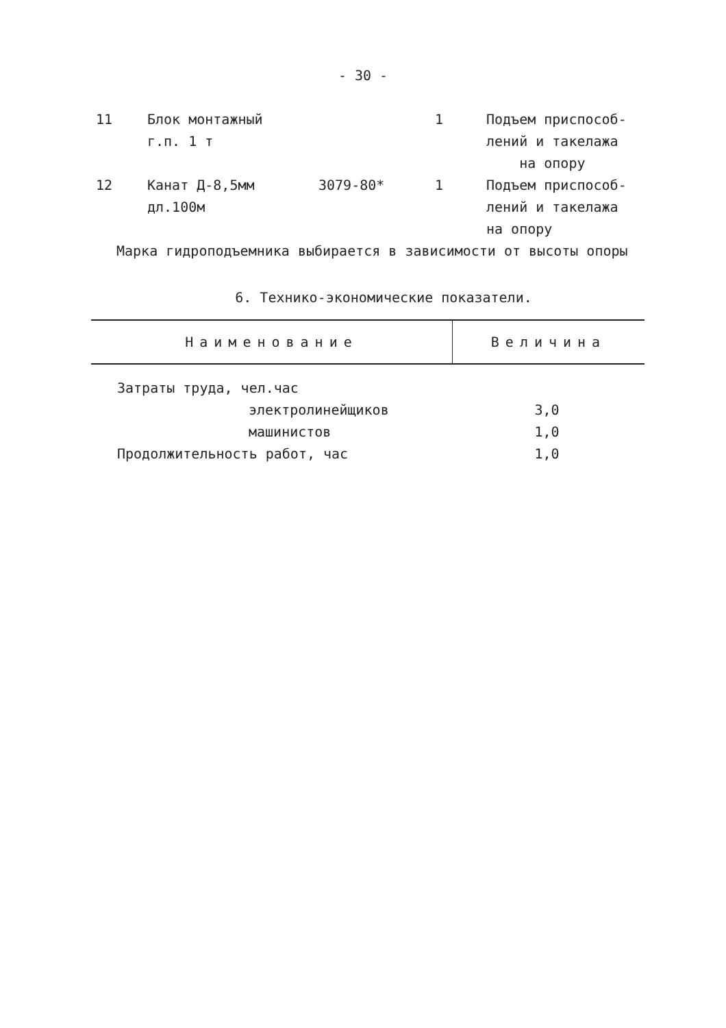- 30 -
| 11 | Блок монтажный г.п. 1 т | | 1 | Подъем приспособ- лений и такелажа на опору |
| 12 | Канат Д-8,5мм дл.100м | 3079-80* | 1 | Подъем приспособ- лений и такелажа на опору |
Марка гидроподъемника выбирается в зависимости от высоты опоры
6. Технико-экономические показатели.
| Наименование | Величина |
| --- | --- |
| Затраты труда, чел.час | |
| электролинейщиков | 3,0 |
| машинистов | 1,0 |
| Продолжительность работ, час | 1,0 |